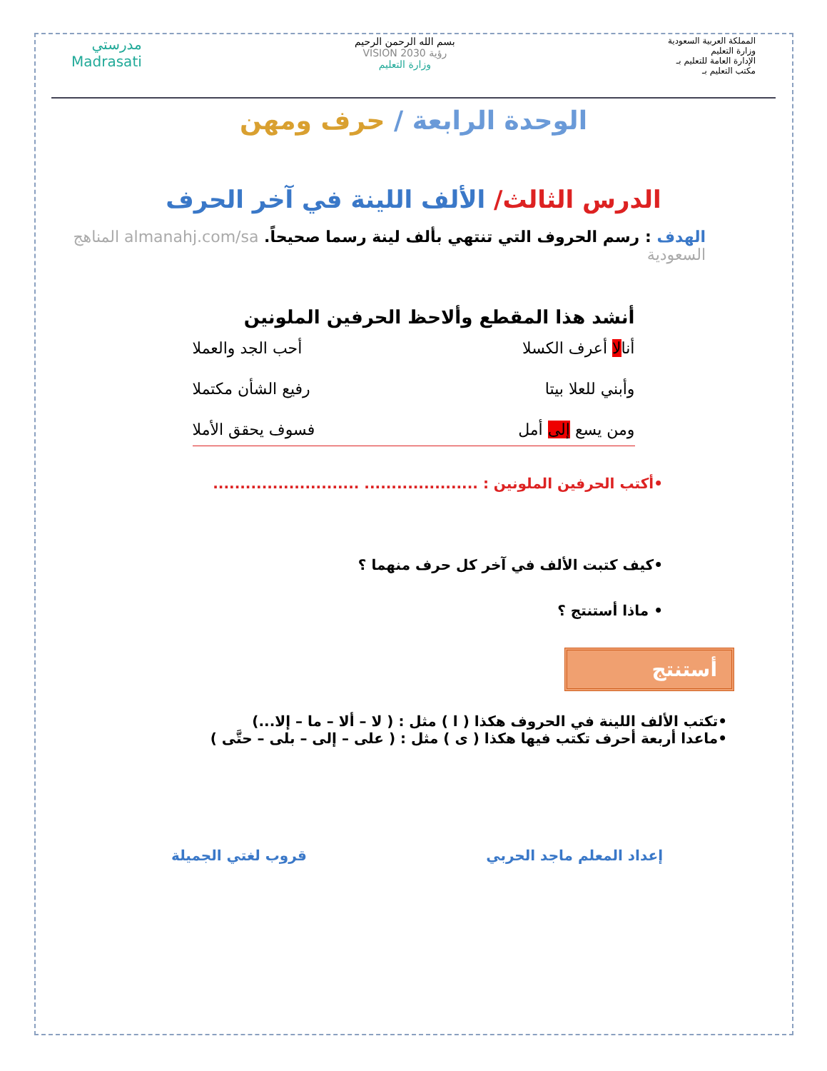المملكة العربية السعودية
وزارة التعليم
الإدارة العامة للتعليم بـ
مكتب التعليم بـ
بسم الله الرحمن الرحيم
رؤية VISION 2030
وزارة التعليم
مدرستي
Madrasati
الوحدة الرابعة / حرف ومهن
الدرس الثالث/ الألف اللينة في آخر الحرف
الهدف : رسم الحروف التي تنتهي بألف لينة رسما صحيحاً. almanahj.com/sa المناهج السعودية
أنشد هذا المقطع وألاحظ الحرفين الملونين
أنالا أعرف الكسلا أحب الجد والعملا
وأبني للعلا بيتا رفيع الشأن مكتملا
ومن يسع إلى أمل فسوف يحقق الأملا
•أكتب الحرفين الملونين : ..................... ...........................
•كيف كتبت الألف في آخر كل حرف منهما ؟
• ماذا أستنتج ؟
أستنتج
•تكتب الألف اللينة في الحروف هكذا ( ا ) مثل : ( لا – ألا – ما – إلا...)
•ماعدا أربعة أحرف تكتب فيها هكذا ( ى ) مثل : ( على – إلى – بلى – حتَّى )
إعداد المعلم ماجد الحربي قروب لغتي الجميلة